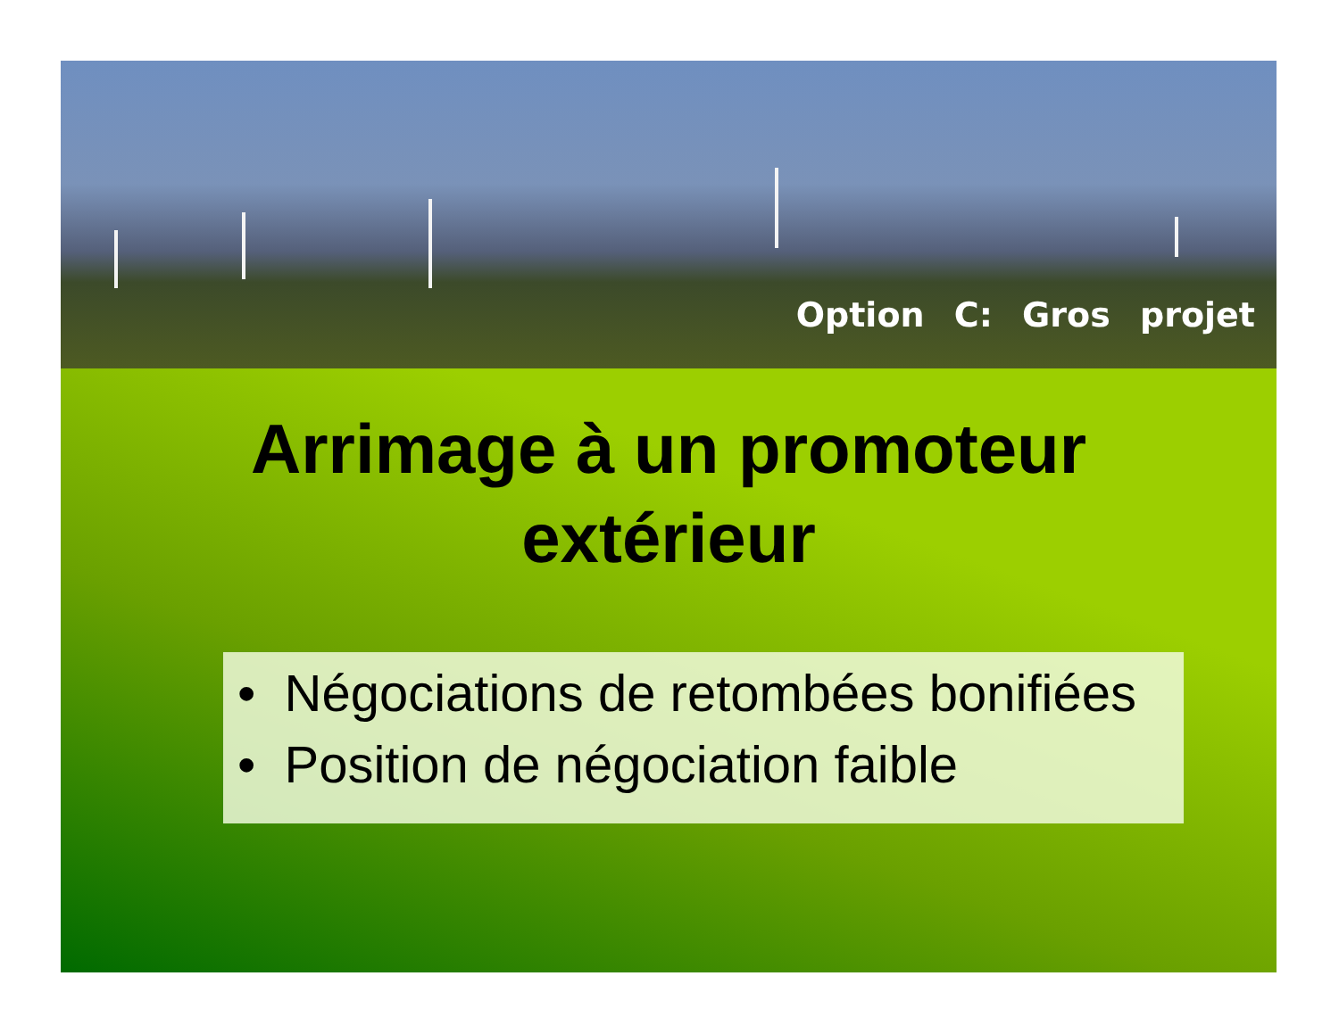Option C: Gros projet
Arrimage à un promoteur
extérieur
• Négociations de retombées bonifiées
• Position de négociation faible